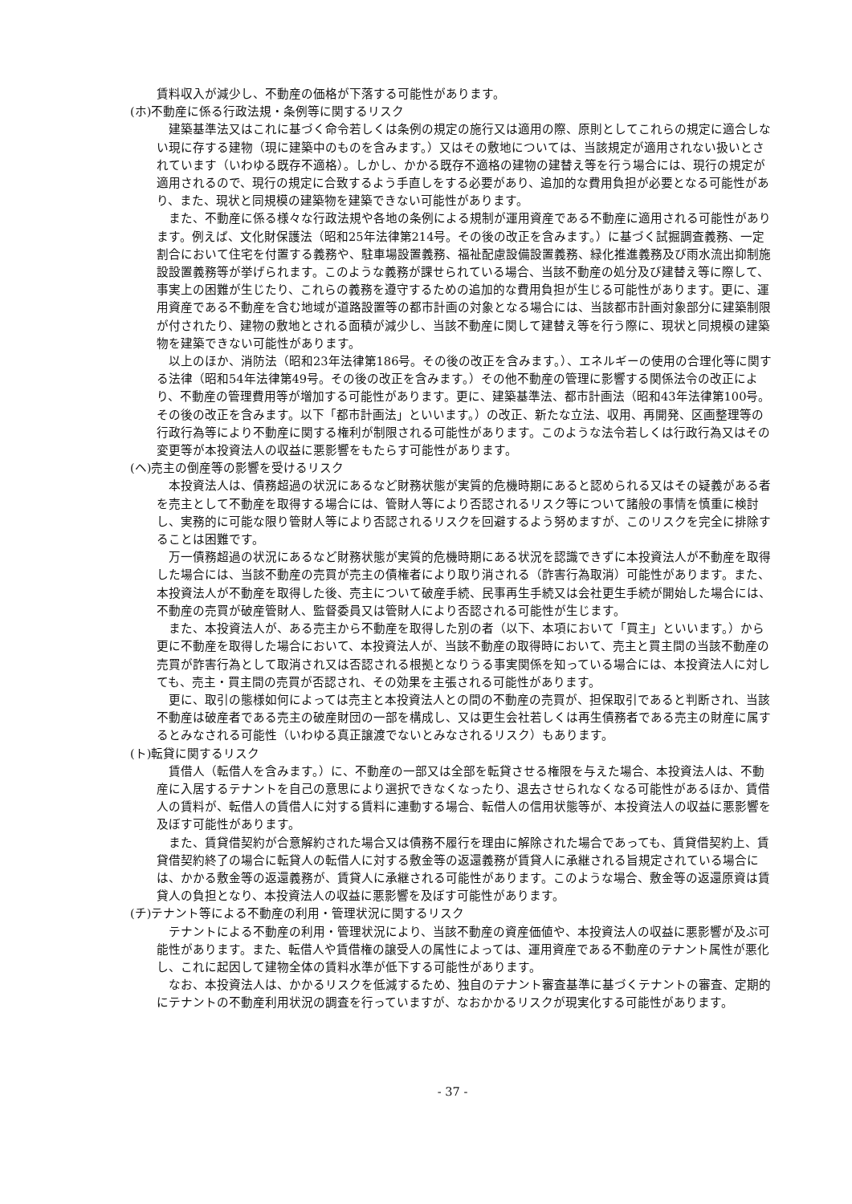賃料収入が減少し、不動産の価格が下落する可能性があります。
(ホ)不動産に係る行政法規・条例等に関するリスク
建築基準法又はこれに基づく命令若しくは条例の規定の施行又は適用の際、原則としてこれらの規定に適合しない現に存する建物（現に建築中のものを含みます。）又はその敷地については、当該規定が適用されない扱いとされています（いわゆる既存不適格）。しかし、かかる既存不適格の建物の建替え等を行う場合には、現行の規定が適用されるので、現行の規定に合致するよう手直しをする必要があり、追加的な費用負担が必要となる可能性があり、また、現状と同規模の建築物を建築できない可能性があります。
また、不動産に係る様々な行政法規や各地の条例による規制が運用資産である不動産に適用される可能性があります。例えば、文化財保護法（昭和25年法律第214号。その後の改正を含みます。）に基づく試掘調査義務、一定割合において住宅を付置する義務や、駐車場設置義務、福祉配慮設備設置義務、緑化推進義務及び雨水流出抑制施設設置義務等が挙げられます。このような義務が課せられている場合、当該不動産の処分及び建替え等に際して、事実上の困難が生じたり、これらの義務を遵守するための追加的な費用負担が生じる可能性があります。更に、運用資産である不動産を含む地域が道路設置等の都市計画の対象となる場合には、当該都市計画対象部分に建築制限が付されたり、建物の敷地とされる面積が減少し、当該不動産に関して建替え等を行う際に、現状と同規模の建築物を建築できない可能性があります。
以上のほか、消防法（昭和23年法律第186号。その後の改正を含みます。）、エネルギーの使用の合理化等に関する法律（昭和54年法律第49号。その後の改正を含みます。）その他不動産の管理に影響する関係法令の改正により、不動産の管理費用等が増加する可能性があります。更に、建築基準法、都市計画法（昭和43年法律第100号。その後の改正を含みます。以下「都市計画法」といいます。）の改正、新たな立法、収用、再開発、区画整理等の行政行為等により不動産に関する権利が制限される可能性があります。このような法令若しくは行政行為又はその変更等が本投資法人の収益に悪影響をもたらす可能性があります。
(ヘ)売主の倒産等の影響を受けるリスク
本投資法人は、債務超過の状況にあるなど財務状態が実質的危機時期にあると認められる又はその疑義がある者を売主として不動産を取得する場合には、管財人等により否認されるリスク等について諸般の事情を慎重に検討し、実務的に可能な限り管財人等により否認されるリスクを回避するよう努めますが、このリスクを完全に排除することは困難です。
万一債務超過の状況にあるなど財務状態が実質的危機時期にある状況を認識できずに本投資法人が不動産を取得した場合には、当該不動産の売買が売主の債権者により取り消される（詐害行為取消）可能性があります。また、本投資法人が不動産を取得した後、売主について破産手続、民事再生手続又は会社更生手続が開始した場合には、不動産の売買が破産管財人、監督委員又は管財人により否認される可能性が生じます。
また、本投資法人が、ある売主から不動産を取得した別の者（以下、本項において「買主」といいます。）から更に不動産を取得した場合において、本投資法人が、当該不動産の取得時において、売主と買主間の当該不動産の売買が詐害行為として取消され又は否認される根拠となりうる事実関係を知っている場合には、本投資法人に対しても、売主・買主間の売買が否認され、その効果を主張される可能性があります。
更に、取引の態様如何によっては売主と本投資法人との間の不動産の売買が、担保取引であると判断され、当該不動産は破産者である売主の破産財団の一部を構成し、又は更生会社若しくは再生債務者である売主の財産に属するとみなされる可能性（いわゆる真正譲渡でないとみなされるリスク）もあります。
(ト)転貸に関するリスク
賃借人（転借人を含みます。）に、不動産の一部又は全部を転貸させる権限を与えた場合、本投資法人は、不動産に入居するテナントを自己の意思により選択できなくなったり、退去させられなくなる可能性があるほか、賃借人の賃料が、転借人の賃借人に対する賃料に連動する場合、転借人の信用状態等が、本投資法人の収益に悪影響を及ぼす可能性があります。
また、賃貸借契約が合意解約された場合又は債務不履行を理由に解除された場合であっても、賃貸借契約上、賃貸借契約終了の場合に転貸人の転借人に対する敷金等の返還義務が賃貸人に承継される旨規定されている場合には、かかる敷金等の返還義務が、賃貸人に承継される可能性があります。このような場合、敷金等の返還原資は賃貸人の負担となり、本投資法人の収益に悪影響を及ぼす可能性があります。
(チ)テナント等による不動産の利用・管理状況に関するリスク
テナントによる不動産の利用・管理状況により、当該不動産の資産価値や、本投資法人の収益に悪影響が及ぶ可能性があります。また、転借人や賃借権の譲受人の属性によっては、運用資産である不動産のテナント属性が悪化し、これに起因して建物全体の賃料水準が低下する可能性があります。
なお、本投資法人は、かかるリスクを低減するため、独自のテナント審査基準に基づくテナントの審査、定期的にテナントの不動産利用状況の調査を行っていますが、なおかかるリスクが現実化する可能性があります。
- 37 -